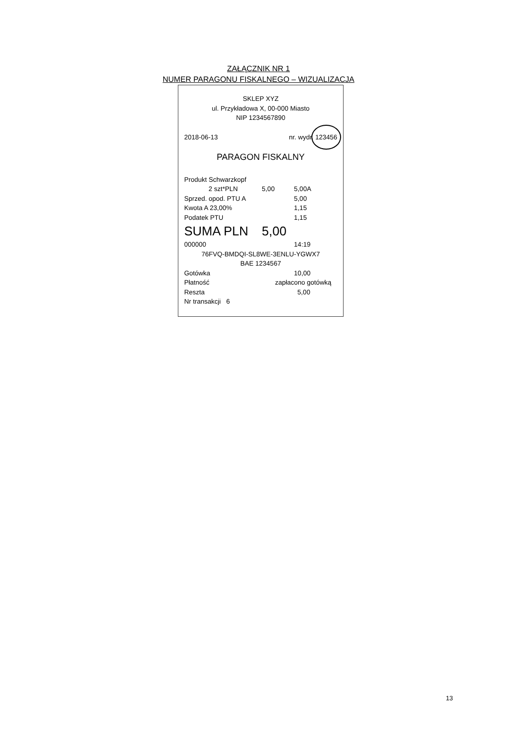ZAŁĄCZNIK NR 1
NUMER PARAGONU FISKALNEGO – WIZUALIZACJA
SKLEP XYZ
ul. Przykładowa X, 00-000 Miasto
NIP 1234567890
| 2018-06-13 | nr. wydr. 123456 |
PARAGON FISKALNY
| Produkt Schwarzkopf | | |
| 2 szt*PLN | 5,00 | 5,00A |
| Sprzed. opod. PTU A | | 5,00 |
| Kwota A 23,00% | | 1,15 |
| Podatek PTU | | 1,15 |
| SUMA PLN | 5,00 | |
| 000000 | | 14:19 |
| 76FVQ-BMDQI-SL8WE-3ENLU-YGWX7 | | |
| BAE 1234567 | | |
| Gotówka | | 10,00 |
| Płatność | zapłacono gotówką | |
| Reszta | | 5,00 |
| Nr transakcji 6 | | |
13